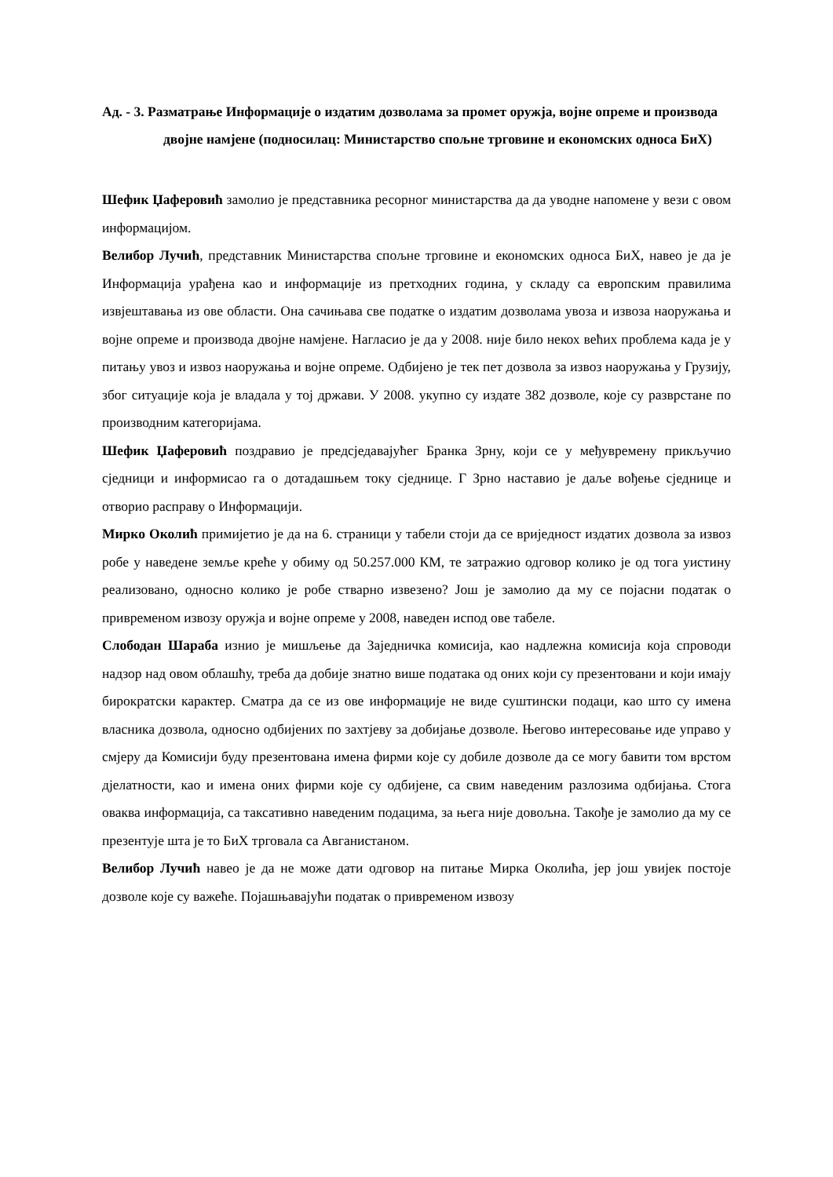Ад. - 3. Разматрање Информације о издатим дозволама за промет оружја, војне опреме и производа двојне намјене (подносилац: Министарство спољне трговине и економских односа БиХ)
Шефик Џаферовић замолио је представника ресорног министарства да да уводне напомене у вези с овом информацијом.
Велибор Лучић, представник Министарства спољне трговине и економских односа БиХ, навео је да је Информација урађена као и информације из претходних година, у складу са европским правилима извјештавања из ове области. Она сачињава све податке о издатим дозволама увоза и извоза наоружања и војне опреме и производа двојне намјене. Нагласио је да у 2008. није било некох већих проблема када је у питању увоз и извоз наоружања и војне опреме. Одбијено је тек пет дозвола за извоз наоружања у Грузију, због ситуације која је владала у тој држави. У 2008. укупно су издате 382 дозволе, које су разврстане по производним категоријама.
Шефик Џаферовић поздравио је предсједавајућег Бранка Зрну, који се у међувремену прикључио сједници и информисао га о дотадашњем току сједнице. Г Зрно наставио је даље вођење сједнице и отворио расправу о Информацији.
Мирко Околић примијетио је да на 6. страници у табели стоји да се вриједност издатих дозвола за извоз робе у наведене земље креће у обиму од 50.257.000 КМ, те затражио одговор колико је од тога уистину реализовано, односно колико је робе стварно извезено? Још је замолио да му се појасни податак о привременом извозу оружја и војне опреме у 2008, наведен испод ове табеле.
Слободан Шараба изнио је мишљење да Заједничка комисија, као надлежна комисија која спроводи надзор над овом облашћу, треба да добије знатно више података од оних који су презентовани и који имају бирократски карактер. Сматра да се из ове информације не виде суштински подаци, као што су имена власника дозвола, односно одбијених по захтјеву за добијање дозволе. Његово интересовање иде управо у смјеру да Комисији буду презентована имена фирми које су добиле дозволе да се могу бавити том врстом дјелатности, као и имена оних фирми које су одбијене, са свим наведеним разлозима одбијања. Стога оваква информација, са таксативно наведеним подацима, за њега није довољна. Такође је замолио да му се презентује шта је то БиХ трговала са Авганистаном.
Велибор Лучић навео је да не може дати одговор на питање Мирка Околића, јер још увијек постоје дозволе које су важеће. Појашњавајући податак о привременом извозу